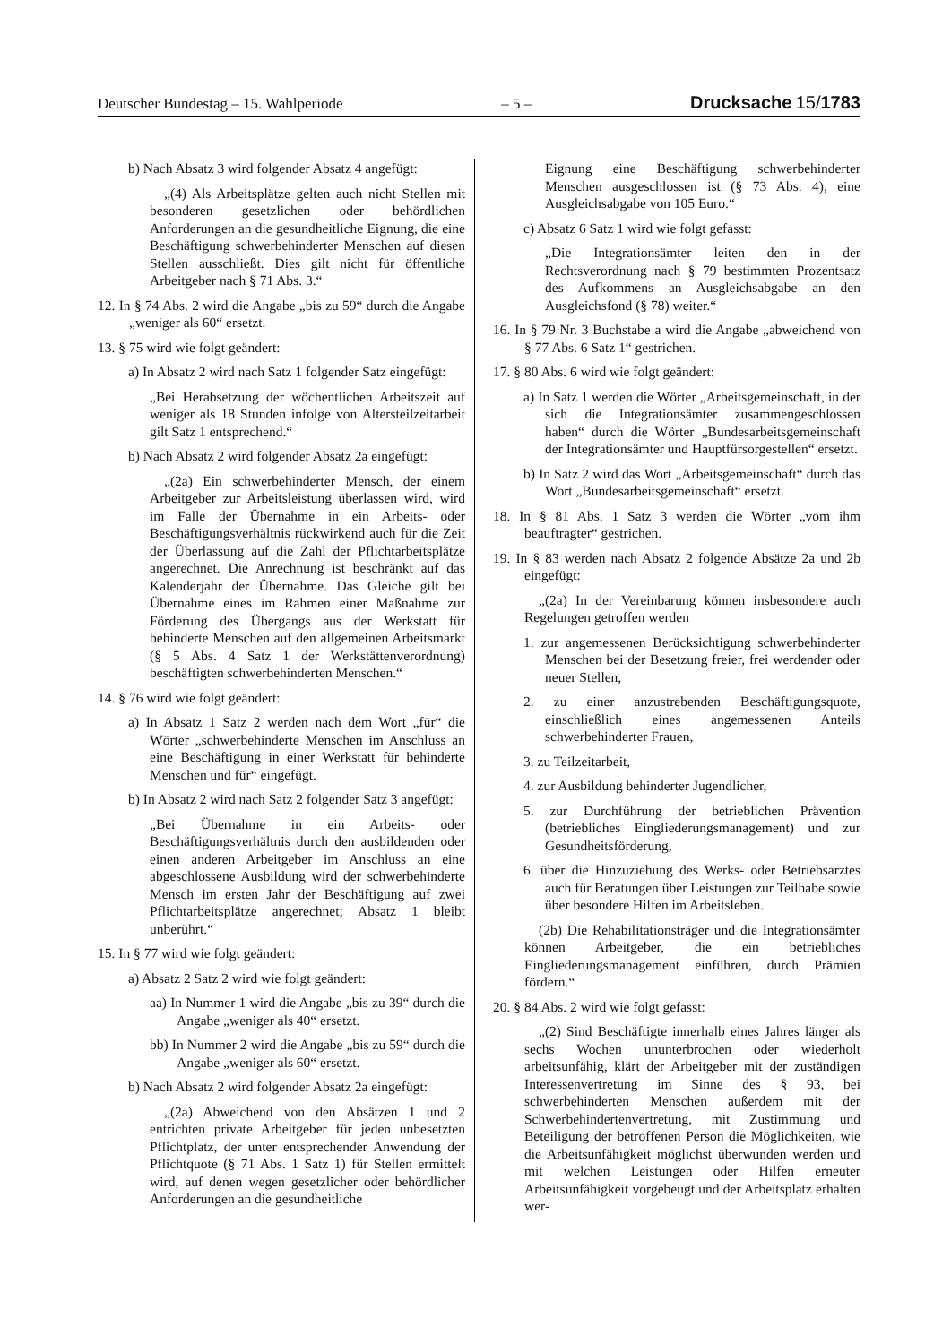Deutscher Bundestag – 15. Wahlperiode – 5 – Drucksache 15/1783
b) Nach Absatz 3 wird folgender Absatz 4 angefügt:
„(4) Als Arbeitsplätze gelten auch nicht Stellen mit besonderen gesetzlichen oder behördlichen Anforderungen an die gesundheitliche Eignung, die eine Beschäftigung schwerbehinderter Menschen auf diesen Stellen ausschließt. Dies gilt nicht für öffentliche Arbeitgeber nach § 71 Abs. 3.“
12. In § 74 Abs. 2 wird die Angabe „bis zu 59“ durch die Angabe „weniger als 60“ ersetzt.
13. § 75 wird wie folgt geändert:
a) In Absatz 2 wird nach Satz 1 folgender Satz eingefügt:
„Bei Herabsetzung der wöchentlichen Arbeitszeit auf weniger als 18 Stunden infolge von Altersteilzeitarbeit gilt Satz 1 entsprechend.“
b) Nach Absatz 2 wird folgender Absatz 2a eingefügt:
„(2a) Ein schwerbehinderter Mensch, der einem Arbeitgeber zur Arbeitsleistung überlassen wird, wird im Falle der Übernahme in ein Arbeits- oder Beschäftigungsverhältnis rückwirkend auch für die Zeit der Überlassung auf die Zahl der Pflichtarbeitsplätze angerechnet. Die Anrechnung ist beschränkt auf das Kalenderjahr der Übernahme. Das Gleiche gilt bei Übernahme eines im Rahmen einer Maßnahme zur Förderung des Übergangs aus der Werkstatt für behinderte Menschen auf den allgemeinen Arbeitsmarkt (§ 5 Abs. 4 Satz 1 der Werkstättenverordnung) beschäftigten schwerbehinderten Menschen.“
14. § 76 wird wie folgt geändert:
a) In Absatz 1 Satz 2 werden nach dem Wort „für“ die Wörter „schwerbehinderte Menschen im Anschluss an eine Beschäftigung in einer Werkstatt für behinderte Menschen und für“ eingefügt.
b) In Absatz 2 wird nach Satz 2 folgender Satz 3 angefügt:
„Bei Übernahme in ein Arbeits- oder Beschäftigungsverhältnis durch den ausbildenden oder einen anderen Arbeitgeber im Anschluss an eine abgeschlossene Ausbildung wird der schwerbehinderte Mensch im ersten Jahr der Beschäftigung auf zwei Pflichtarbeitsplätze angerechnet; Absatz 1 bleibt unberührt.“
15. In § 77 wird wie folgt geändert:
a) Absatz 2 Satz 2 wird wie folgt geändert:
aa) In Nummer 1 wird die Angabe „bis zu 39“ durch die Angabe „weniger als 40“ ersetzt.
bb) In Nummer 2 wird die Angabe „bis zu 59“ durch die Angabe „weniger als 60“ ersetzt.
b) Nach Absatz 2 wird folgender Absatz 2a eingefügt:
„(2a) Abweichend von den Absätzen 1 und 2 entrichten private Arbeitgeber für jeden unbesetzten Pflichtplatz, der unter entsprechender Anwendung der Pflichtquote (§ 71 Abs. 1 Satz 1) für Stellen ermittelt wird, auf denen wegen gesetzlicher oder behördlicher Anforderungen an die gesundheitliche
Eignung eine Beschäftigung schwerbehinderter Menschen ausgeschlossen ist (§ 73 Abs. 4), eine Ausgleichsabgabe von 105 Euro.“
c) Absatz 6 Satz 1 wird wie folgt gefasst:
„Die Integrationsämter leiten den in der Rechtsverordnung nach § 79 bestimmten Prozentsatz des Aufkommens an Ausgleichsabgabe an den Ausgleichsfond (§ 78) weiter.“
16. In § 79 Nr. 3 Buchstabe a wird die Angabe „abweichend von § 77 Abs. 6 Satz 1“ gestrichen.
17. § 80 Abs. 6 wird wie folgt geändert:
a) In Satz 1 werden die Wörter „Arbeitsgemeinschaft, in der sich die Integrationsämter zusammengeschlossen haben“ durch die Wörter „Bundesarbeitsgemeinschaft der Integrationsämter und Hauptfürsorgestellen“ ersetzt.
b) In Satz 2 wird das Wort „Arbeitsgemeinschaft“ durch das Wort „Bundesarbeitsgemeinschaft“ ersetzt.
18. In § 81 Abs. 1 Satz 3 werden die Wörter „vom ihm beauftragter“ gestrichen.
19. In § 83 werden nach Absatz 2 folgende Absätze 2a und 2b eingefügt:
„(2a) In der Vereinbarung können insbesondere auch Regelungen getroffen werden
1. zur angemessenen Berücksichtigung schwerbehinderter Menschen bei der Besetzung freier, frei werdender oder neuer Stellen,
2. zu einer anzustrebenden Beschäftigungsquote, einschließlich eines angemessenen Anteils schwerbehinderter Frauen,
3. zu Teilzeitarbeit,
4. zur Ausbildung behinderter Jugendlicher,
5. zur Durchführung der betrieblichen Prävention (betriebliches Eingliederungsmanagement) und zur Gesundheitsförderung,
6. über die Hinzuziehung des Werks- oder Betriebsarztes auch für Beratungen über Leistungen zur Teilhabe sowie über besondere Hilfen im Arbeitsleben.
(2b) Die Rehabilitationsträger und die Integrationsämter können Arbeitgeber, die ein betriebliches Eingliederungsmanagement einführen, durch Prämien fördern.“
20. § 84 Abs. 2 wird wie folgt gefasst:
„(2) Sind Beschäftigte innerhalb eines Jahres länger als sechs Wochen ununterbrochen oder wiederholt arbeitsunfähig, klärt der Arbeitgeber mit der zuständigen Interessenvertretung im Sinne des § 93, bei schwerbehinderten Menschen außerdem mit der Schwerbehindertenvertretung, mit Zustimmung und Beteiligung der betroffenen Person die Möglichkeiten, wie die Arbeitsunfähigkeit möglichst überwunden werden und mit welchen Leistungen oder Hilfen erneuter Arbeitsunfähigkeit vorgebeugt und der Arbeitsplatz erhalten wer-